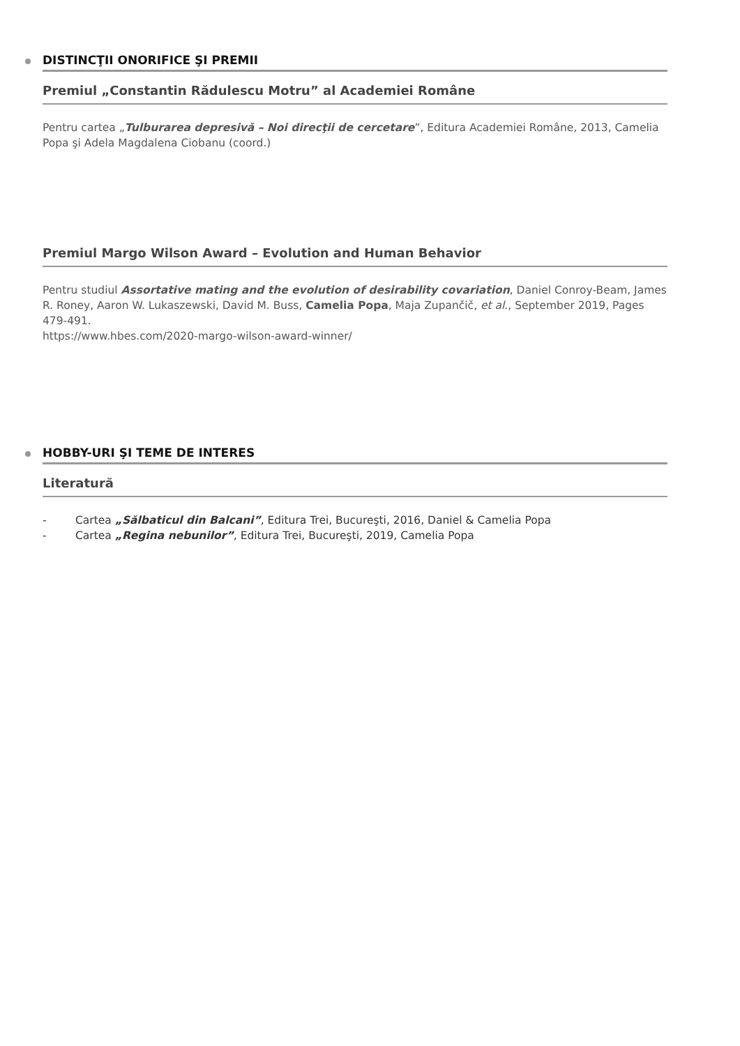DISTINCŢII ONORIFICE ŞI PREMII
Premiul „Constantin Rădulescu Motru” al Academiei Române
Pentru cartea „Tulburarea depresivă – Noi direcţii de cercetare”, Editura Academiei Române, 2013, Camelia Popa şi Adela Magdalena Ciobanu (coord.)
Premiul Margo Wilson Award – Evolution and Human Behavior
Pentru studiul Assortative mating and the evolution of desirability covariation, Daniel Conroy-Beam, James R. Roney, Aaron W. Lukaszewski, David M. Buss, Camelia Popa, Maja Zupančič, et al., September 2019, Pages 479-491.
https://www.hbes.com/2020-margo-wilson-award-winner/
HOBBY-URI ŞI TEME DE INTERES
Literatură
- Cartea „Sălbaticul din Balcani”, Editura Trei, Bucureşti, 2016, Daniel & Camelia Popa
- Cartea „Regina nebunilor”, Editura Trei, Bucureşti, 2019, Camelia Popa